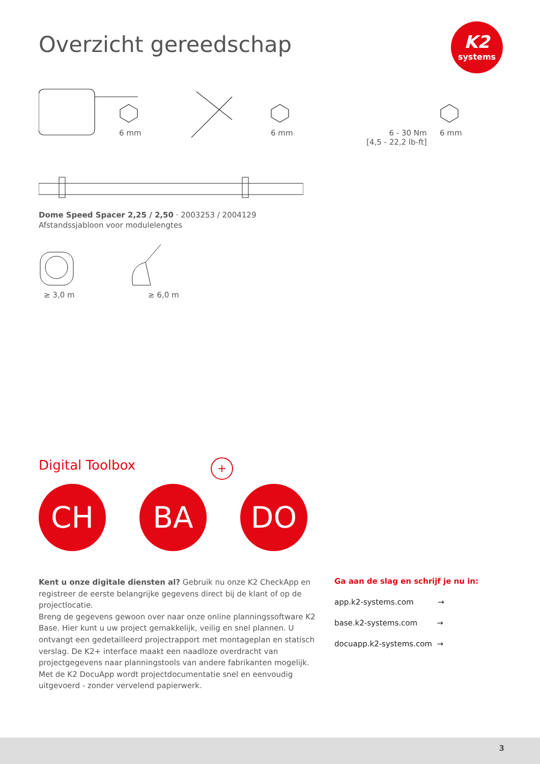Overzicht gereedschap
K2
systems
6 mm 6 mm
6 - 30 Nm
[4,5 - 22,2 lb-ft]
6 mm
Dome Speed Spacer 2,25 / 2,50 · 2003253 / 2004129
Afstandssjabloon voor modulelengtes
≥ 3,0 m ≥ 6,0 m
Digital Toolbox +
CH BA DO
Kent u onze digitale diensten al? Gebruik nu onze K2 CheckApp en registreer de eerste belangrijke gegevens direct bij de klant of op de projectlocatie.
Breng de gegevens gewoon over naar onze online planningssoftware K2 Base. Hier kunt u uw project gemakkelijk, veilig en snel plannen. U ontvangt een gedetailleerd projectrapport met montageplan en statisch verslag. De K2+ interface maakt een naadloze overdracht van projectgegevens naar planningstools van andere fabrikanten mogelijk.
Met de K2 DocuApp wordt projectdocumentatie snel en eenvoudig uitgevoerd - zonder vervelend papierwerk.
Ga aan de slag en schrijf je nu in:
app.k2-systems.com →
base.k2-systems.com →
docuapp.k2-systems.com →
3